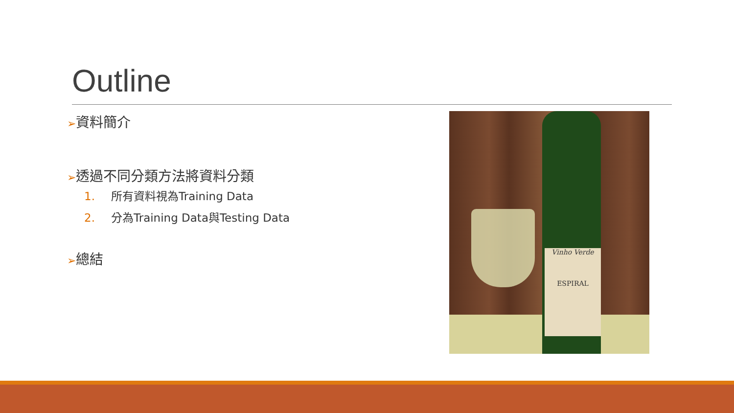Outline
➢資料簡介
➢透過不同分類方法將資料分類
1. 所有資料視為Training Data
2. 分為Training Data與Testing Data
➢總結
Vinho Verde
ESPIRAL